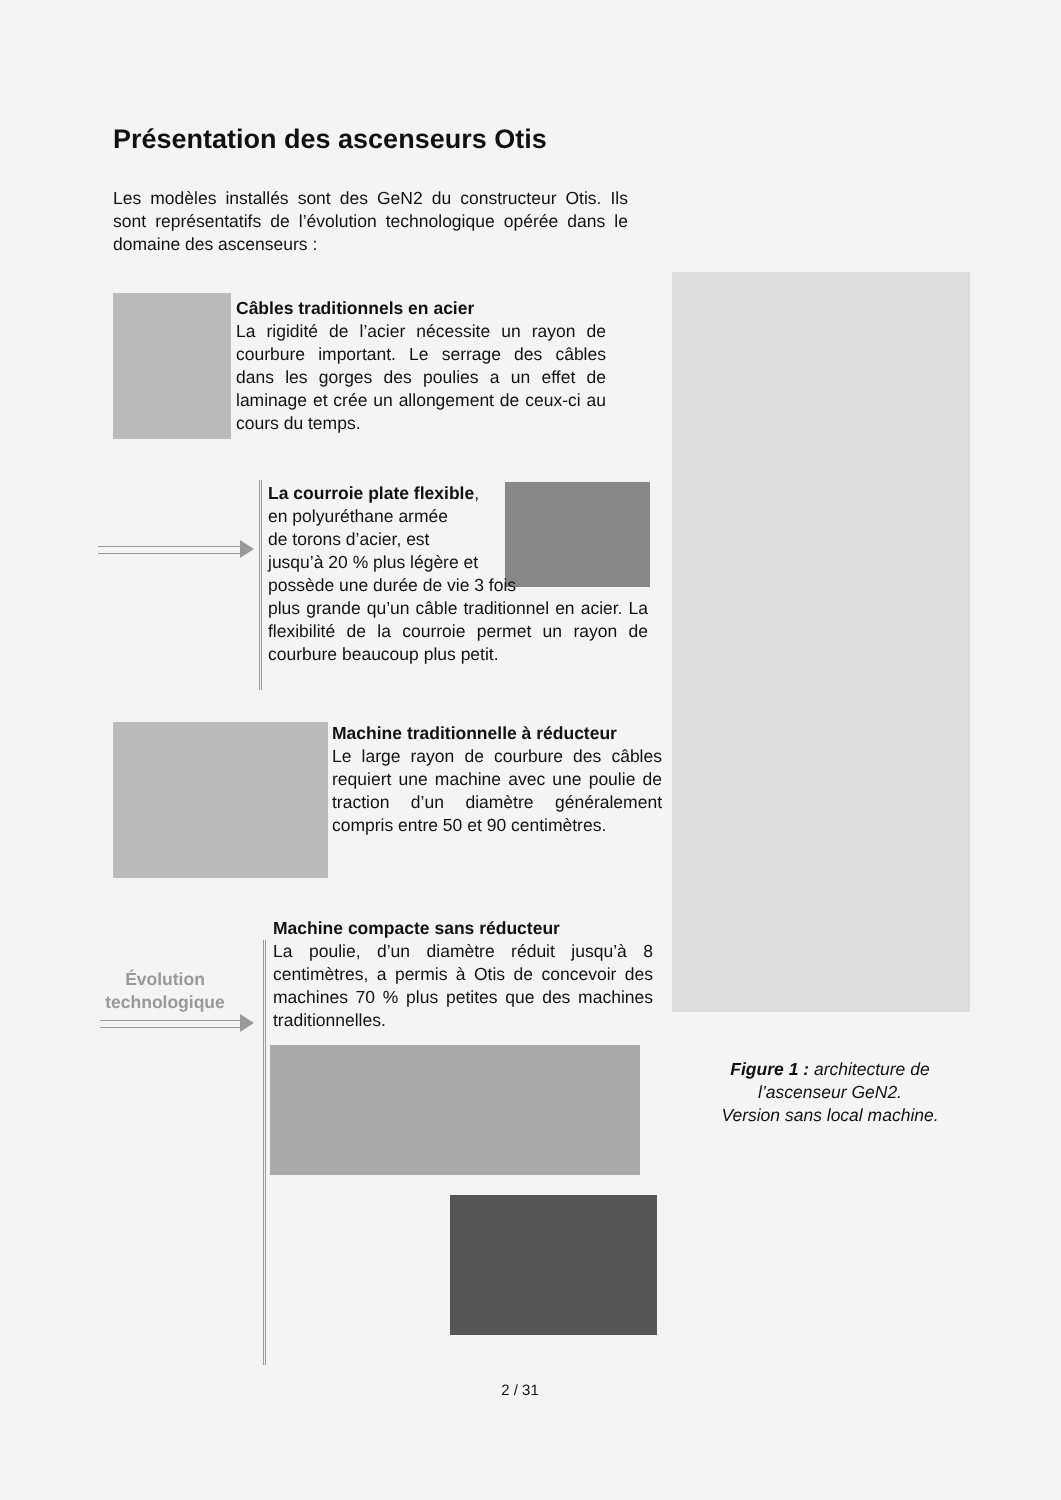Présentation des ascenseurs Otis
Les modèles installés sont des GeN2 du constructeur Otis. Ils sont représentatifs de l’évolution technologique opérée dans le domaine des ascenseurs :
Câbles traditionnels en acier
La rigidité de l’acier nécessite un rayon de courbure important. Le serrage des câbles dans les gorges des poulies a un effet de laminage et crée un allongement de ceux-ci au cours du temps.
La courroie plate flexible,
en polyuréthane armée
de torons d’acier, est
jusqu’à 20 % plus légère et
possède une durée de vie 3 fois
plus grande qu’un câble traditionnel en acier. La flexibilité de la courroie permet un rayon de courbure beaucoup plus petit.
Machine traditionnelle à réducteur
Le large rayon de courbure des câbles requiert une machine avec une poulie de traction d’un diamètre généralement compris entre 50 et 90 centimètres.
Machine compacte sans réducteur
La poulie, d’un diamètre réduit jusqu’à 8 centimètres, a permis à Otis de concevoir des machines 70 % plus petites que des machines traditionnelles.
Évolution technologique
Figure 1 : architecture de l’ascenseur GeN2.
Version sans local machine.
2 / 31